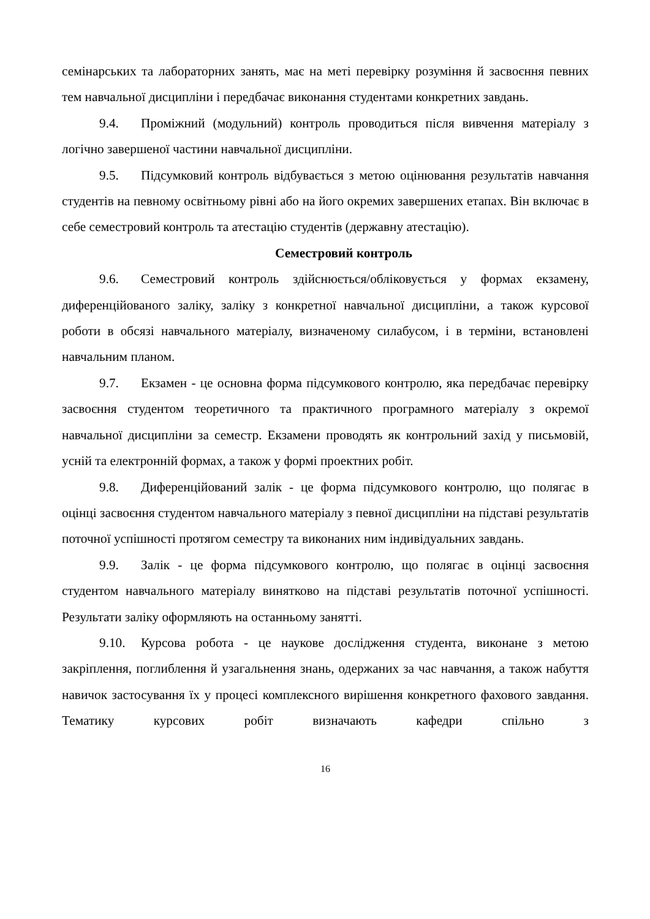семінарських та лабораторних занять, має на меті перевірку розуміння й засвоєння певних тем навчальної дисципліни і передбачає виконання студентами конкретних завдань.
9.4. Проміжний (модульний) контроль проводиться після вивчення матеріалу з логічно завершеної частини навчальної дисципліни.
9.5. Підсумковий контроль відбувається з метою оцінювання результатів навчання студентів на певному освітньому рівні або на його окремих завершених етапах. Він включає в себе семестровий контроль та атестацію студентів (державну атестацію).
Семестровий контроль
9.6. Семестровий контроль здійснюється/обліковується у формах екзамену, диференційованого заліку, заліку з конкретної навчальної дисципліни, а також курсової роботи в обсязі навчального матеріалу, визначеному силабусом, і в терміни, встановлені навчальним планом.
9.7. Екзамен - це основна форма підсумкового контролю, яка передбачає перевірку засвоєння студентом теоретичного та практичного програмного матеріалу з окремої навчальної дисципліни за семестр. Екзамени проводять як контрольний захід у письмовій, усній та електронній формах, а також у формі проектних робіт.
9.8. Диференційований залік - це форма підсумкового контролю, що полягає в оцінці засвоєння студентом навчального матеріалу з певної дисципліни на підставі результатів поточної успішності протягом семестру та виконаних ним індивідуальних завдань.
9.9. Залік - це форма підсумкового контролю, що полягає в оцінці засвоєння студентом навчального матеріалу винятково на підставі результатів поточної успішності. Результати заліку оформляють на останньому занятті.
9.10. Курсова робота - це наукове дослідження студента, виконане з метою закріплення, поглиблення й узагальнення знань, одержаних за час навчання, а також набуття навичок застосування їх у процесі комплексного вирішення конкретного фахового завдання. Тематику курсових робіт визначають кафедри спільно з
16